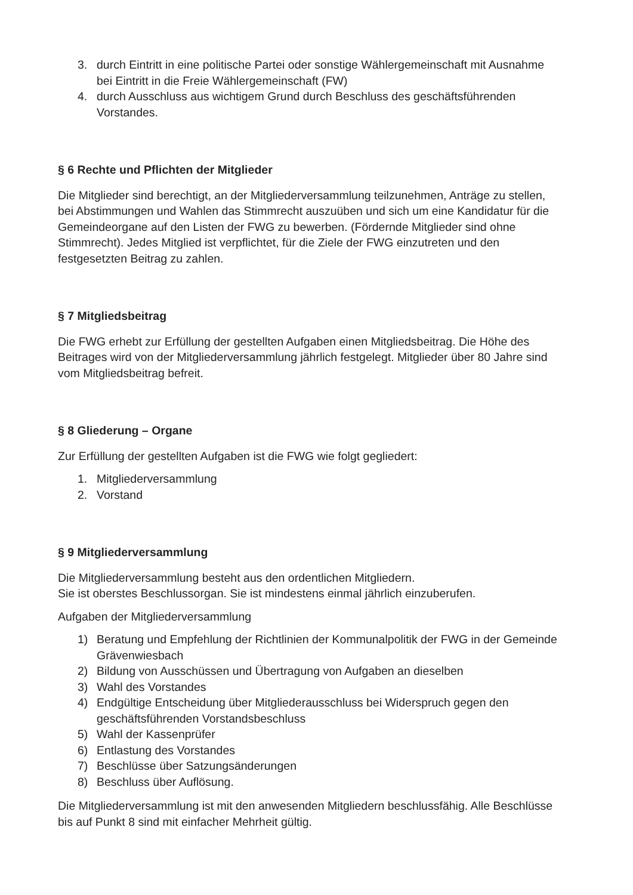3. durch Eintritt in eine politische Partei oder sonstige Wählergemeinschaft mit Ausnahme bei Eintritt in die Freie Wählergemeinschaft (FW)
4. durch Ausschluss aus wichtigem Grund durch Beschluss des geschäftsführenden Vorstandes.
§ 6 Rechte und Pflichten der Mitglieder
Die Mitglieder sind berechtigt, an der Mitgliederversammlung teilzunehmen, Anträge zu stellen, bei Abstimmungen und Wahlen das Stimmrecht auszuüben und sich um eine Kandidatur für die Gemeindeorgane auf den Listen der FWG zu bewerben. (Fördernde Mitglieder sind ohne Stimmrecht). Jedes Mitglied ist verpflichtet, für die Ziele der FWG einzutreten und den festgesetzten Beitrag zu zahlen.
§ 7 Mitgliedsbeitrag
Die FWG erhebt zur Erfüllung der gestellten Aufgaben einen Mitgliedsbeitrag. Die Höhe des Beitrages wird von der Mitgliederversammlung jährlich festgelegt. Mitglieder über 80 Jahre sind vom Mitgliedsbeitrag befreit.
§ 8 Gliederung – Organe
Zur Erfüllung der gestellten Aufgaben ist die FWG wie folgt gegliedert:
1. Mitgliederversammlung
2. Vorstand
§ 9 Mitgliederversammlung
Die Mitgliederversammlung besteht aus den ordentlichen Mitgliedern.
Sie ist oberstes Beschlussorgan. Sie ist mindestens einmal jährlich einzuberufen.
Aufgaben der Mitgliederversammlung
1) Beratung und Empfehlung der Richtlinien der Kommunalpolitik der FWG in der Gemeinde Grävenwiesbach
2) Bildung von Ausschüssen und Übertragung von Aufgaben an dieselben
3) Wahl des Vorstandes
4) Endgültige Entscheidung über Mitgliederausschluss bei Widerspruch gegen den geschäftsführenden Vorstandsbeschluss
5) Wahl der Kassenprüfer
6) Entlastung des Vorstandes
7) Beschlüsse über Satzungsänderungen
8) Beschluss über Auflösung.
Die Mitgliederversammlung ist mit den anwesenden Mitgliedern beschlussfähig. Alle Beschlüsse bis auf Punkt 8 sind mit einfacher Mehrheit gültig.